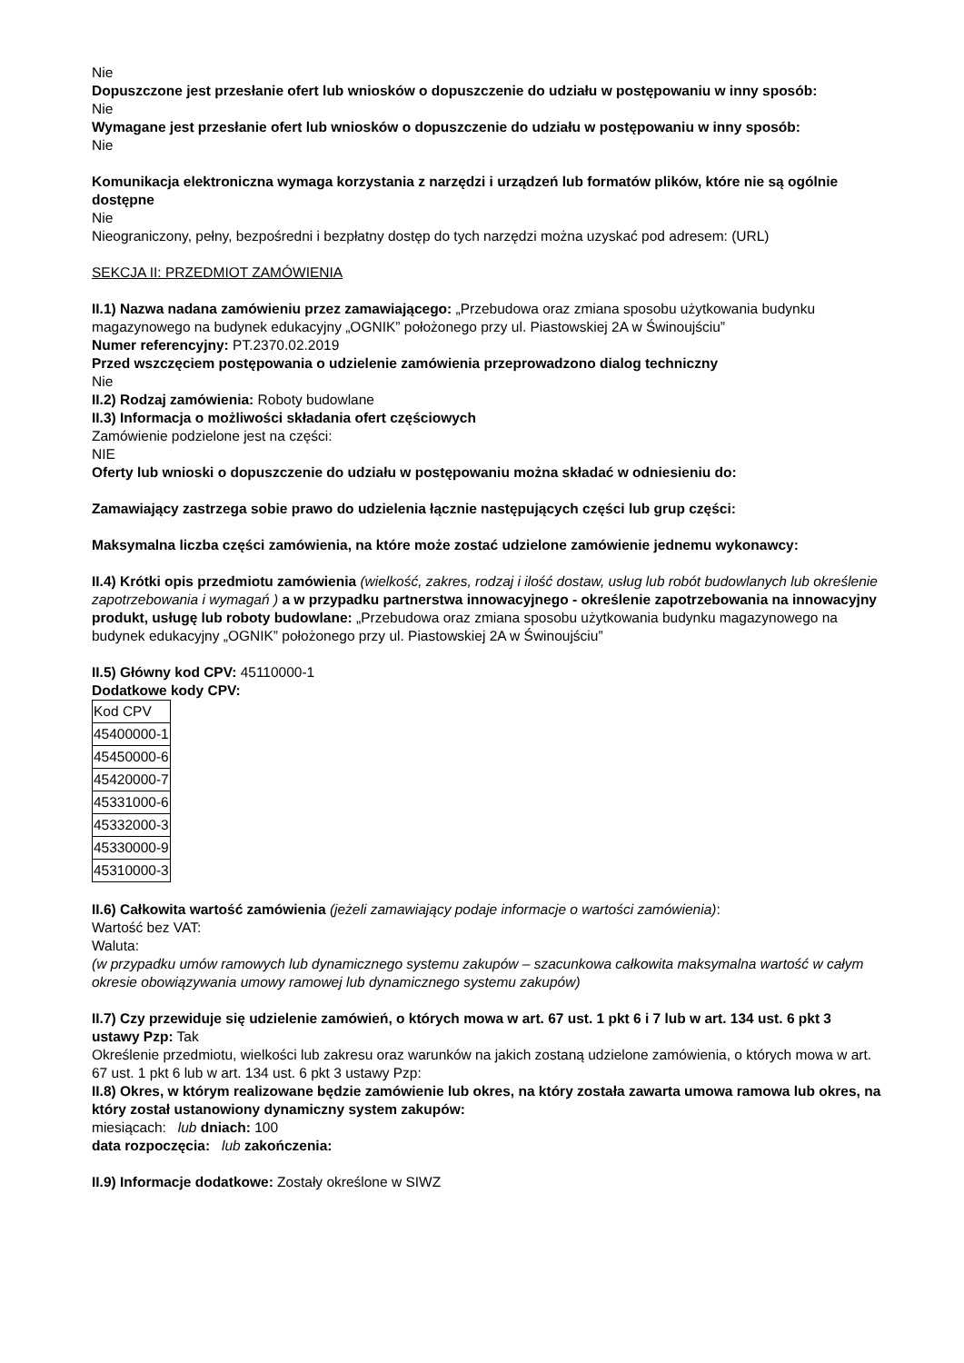Nie
Dopuszczone jest przesłanie ofert lub wniosków o dopuszczenie do udziału w postępowaniu w inny sposób:
Nie
Wymagane jest przesłanie ofert lub wniosków o dopuszczenie do udziału w postępowaniu w inny sposób:
Nie
Komunikacja elektroniczna wymaga korzystania z narzędzi i urządzeń lub formatów plików, które nie są ogólnie dostępne
Nie
Nieograniczony, pełny, bezpośredni i bezpłatny dostęp do tych narzędzi można uzyskać pod adresem: (URL)
SEKCJA II: PRZEDMIOT ZAMÓWIENIA
II.1) Nazwa nadana zamówieniu przez zamawiającego: „Przebudowa oraz zmiana sposobu użytkowania budynku magazynowego na budynek edukacyjny „OGNIK” położonego przy ul. Piastowskiej 2A w Świnoujściu”
Numer referencyjny: PT.2370.02.2019
Przed wszczęciem postępowania o udzielenie zamówienia przeprowadzono dialog techniczny
Nie
II.2) Rodzaj zamówienia: Roboty budowlane
II.3) Informacja o możliwości składania ofert częściowych
Zamówienie podzielone jest na części:
NIE
Oferty lub wnioski o dopuszczenie do udziału w postępowaniu można składać w odniesieniu do:
Zamawiający zastrzega sobie prawo do udzielenia łącznie następujących części lub grup części:
Maksymalna liczba części zamówienia, na które może zostać udzielone zamówienie jednemu wykonawcy:
II.4) Krótki opis przedmiotu zamówienia (wielkość, zakres, rodzaj i ilość dostaw, usług lub robót budowlanych lub określenie zapotrzebowania i wymagań ) a w przypadku partnerstwa innowacyjnego - określenie zapotrzebowania na innowacyjny produkt, usługę lub roboty budowlane: „Przebudowa oraz zmiana sposobu użytkowania budynku magazynowego na budynek edukacyjny „OGNIK” położonego przy ul. Piastowskiej 2A w Świnoujściu”
II.5) Główny kod CPV: 45110000-1
Dodatkowe kody CPV:
| Kod CPV |
| 45400000-1 |
| 45450000-6 |
| 45420000-7 |
| 45331000-6 |
| 45332000-3 |
| 45330000-9 |
| 45310000-3 |
II.6) Całkowita wartość zamówienia (jeżeli zamawiający podaje informacje o wartości zamówienia):
Wartość bez VAT:
Waluta:
(w przypadku umów ramowych lub dynamicznego systemu zakupów – szacunkowa całkowita maksymalna wartość w całym okresie obowiązywania umowy ramowej lub dynamicznego systemu zakupów)
II.7) Czy przewiduje się udzielenie zamówień, o których mowa w art. 67 ust. 1 pkt 6 i 7 lub w art. 134 ust. 6 pkt 3 ustawy Pzp: Tak
Określenie przedmiotu, wielkości lub zakresu oraz warunków na jakich zostaną udzielone zamówienia, o których mowa w art. 67 ust. 1 pkt 6 lub w art. 134 ust. 6 pkt 3 ustawy Pzp:
II.8) Okres, w którym realizowane będzie zamówienie lub okres, na który została zawarta umowa ramowa lub okres, na który został ustanowiony dynamiczny system zakupów:
miesiącach: lub dniach: 100
data rozpoczęcia: lub zakończenia:
II.9) Informacje dodatkowe: Zostały określone w SIWZ